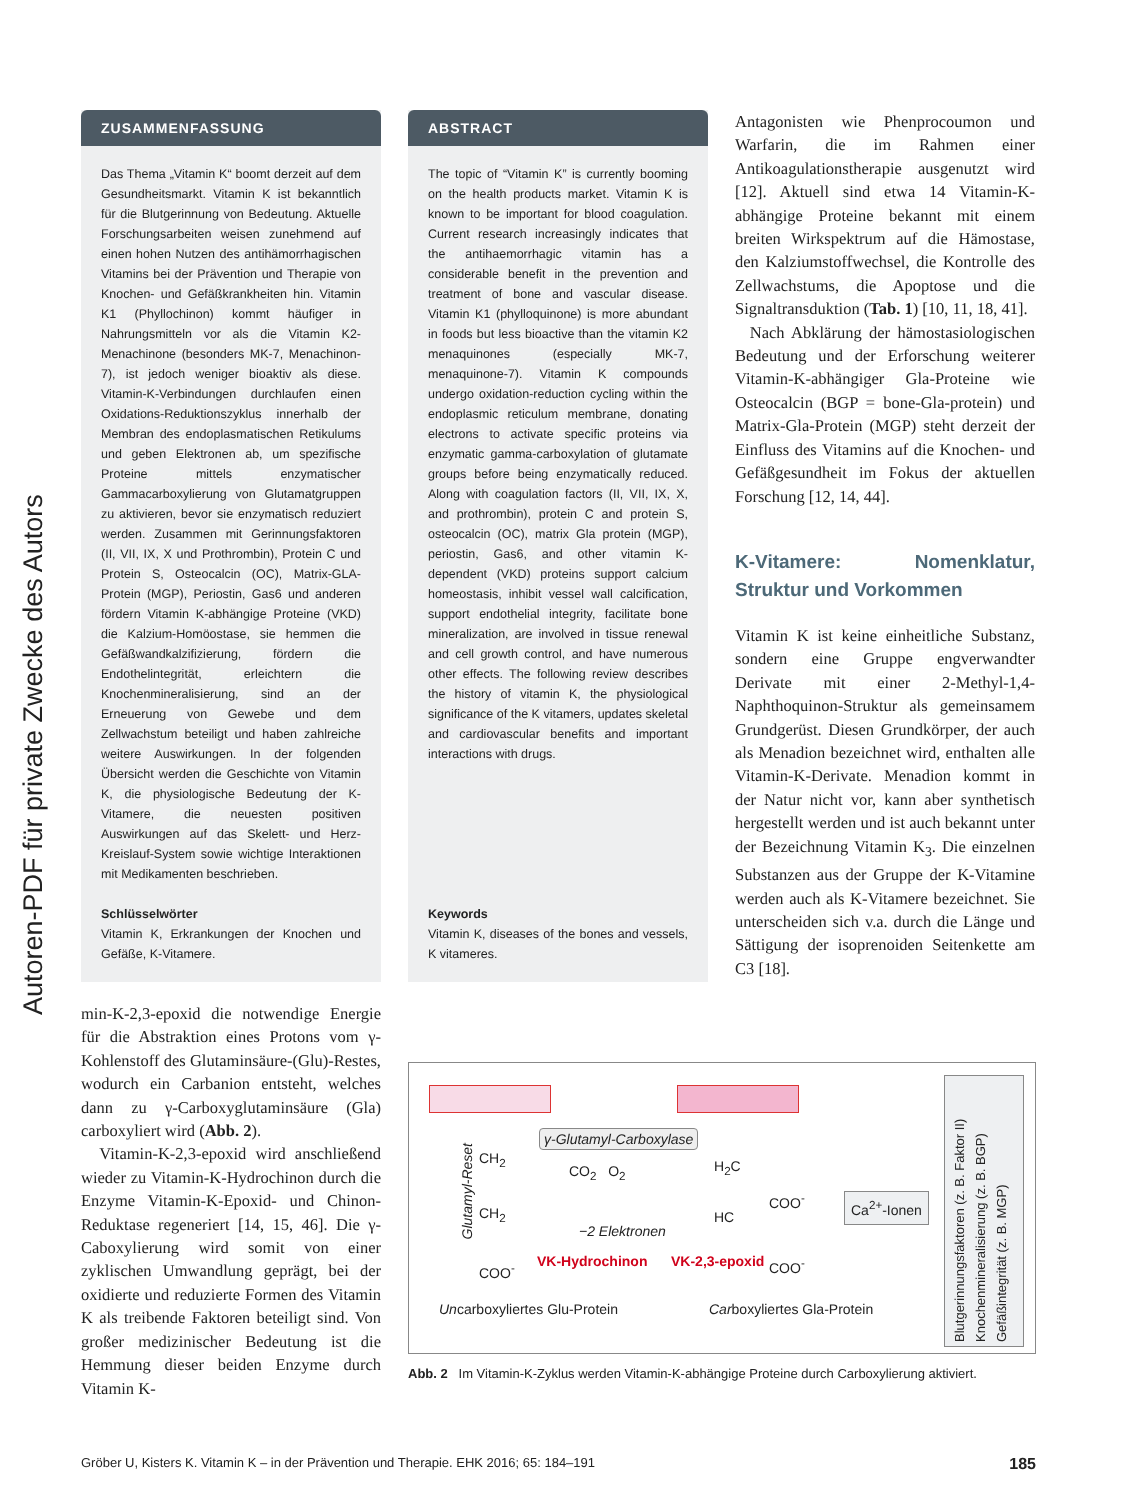Autoren-PDF für private Zwecke des Autors
ZUSAMMENFASSUNG
Das Thema „Vitamin K“ boomt derzeit auf dem Gesundheitsmarkt. Vitamin K ist bekanntlich für die Blutgerinnung von Bedeutung. Aktuelle Forschungsarbeiten weisen zunehmend auf einen hohen Nutzen des antihämorrhagischen Vitamins bei der Prävention und Therapie von Knochen- und Gefäßkrankheiten hin. Vitamin K1 (Phyllochinon) kommt häufiger in Nahrungsmitteln vor als die Vitamin K2-Menachinone (besonders MK-7, Menachinon-7), ist jedoch weniger bioaktiv als diese. Vitamin-K-Verbindungen durchlaufen einen Oxidations-Reduktionszyklus innerhalb der Membran des endoplasmatischen Retikulums und geben Elektronen ab, um spezifische Proteine mittels enzymatischer Gammacarboxylierung von Glutamatgruppen zu aktivieren, bevor sie enzymatisch reduziert werden. Zusammen mit Gerinnungsfaktoren (II, VII, IX, X und Prothrombin), Protein C und Protein S, Osteocalcin (OC), Matrix-GLA-Protein (MGP), Periostin, Gas6 und anderen fördern Vitamin K-abhängige Proteine (VKD) die Kalzium-Homöostase, sie hemmen die Gefäßwandkalzifizierung, fördern die Endothelintegrität, erleichtern die Knochenmineralisierung, sind an der Erneuerung von Gewebe und dem Zellwachstum beteiligt und haben zahlreiche weitere Auswirkungen. In der folgenden Übersicht werden die Geschichte von Vitamin K, die physiologische Bedeutung der K-Vitamere, die neuesten positiven Auswirkungen auf das Skelett- und Herz-Kreislauf-System sowie wichtige Interaktionen mit Medikamenten beschrieben.
Schlüsselwörter
Vitamin K, Erkrankungen der Knochen und Gefäße, K-Vitamere.
ABSTRACT
The topic of “Vitamin K” is currently booming on the health products market. Vitamin K is known to be important for blood coagulation. Current research increasingly indicates that the antihaemorrhagic vitamin has a considerable benefit in the prevention and treatment of bone and vascular disease. Vitamin K1 (phylloquinone) is more abundant in foods but less bioactive than the vitamin K2 menaquinones (especially MK-7, menaquinone-7). Vitamin K compounds undergo oxidation-reduction cycling within the endoplasmic reticulum membrane, donating electrons to activate specific proteins via enzymatic gamma-carboxylation of glutamate groups before being enzymatically reduced. Along with coagulation factors (II, VII, IX, X, and prothrombin), protein C and protein S, osteocalcin (OC), matrix Gla protein (MGP), periostin, Gas6, and other vitamin K-dependent (VKD) proteins support calcium homeostasis, inhibit vessel wall calcification, support endothelial integrity, facilitate bone mineralization, are involved in tissue renewal and cell growth control, and have numerous other effects. The following review describes the history of vitamin K, the physiological significance of the K vitamers, updates skeletal and cardiovascular benefits and important interactions with drugs.
Keywords
Vitamin K, diseases of the bones and vessels, K vitameres.
Antagonisten wie Phenprocoumon und Warfarin, die im Rahmen einer Antikoagulationstherapie ausgenutzt wird [12]. Aktuell sind etwa 14 Vitamin-K-abhängige Proteine bekannt mit einem breiten Wirkspektrum auf die Hämostase, den Kalziumstoffwechsel, die Kontrolle des Zellwachstums, die Apoptose und die Signaltransduktion (Tab. 1) [10, 11, 18, 41].
Nach Abklärung der hämostasiologischen Bedeutung und der Erforschung weiterer Vitamin-K-abhängiger Gla-Proteine wie Osteocalcin (BGP = bone-Gla-protein) und Matrix-Gla-Protein (MGP) steht derzeit der Einfluss des Vitamins auf die Knochen- und Gefäßgesundheit im Fokus der aktuellen Forschung [12, 14, 44].
K-Vitamere: Nomenklatur, Struktur und Vorkommen
Vitamin K ist keine einheitliche Substanz, sondern eine Gruppe engverwandter Derivate mit einer 2-Methyl-1,4-Naphthoquinon-Struktur als gemeinsamem Grundgerüst. Diesen Grundkörper, der auch als Menadion bezeichnet wird, enthalten alle Vitamin-K-Derivate. Menadion kommt in der Natur nicht vor, kann aber synthetisch hergestellt werden und ist auch bekannt unter der Bezeichnung Vitamin K<sub>3</sub>. Die einzelnen Substanzen aus der Gruppe der K-Vitamine werden auch als K-Vitamere bezeichnet. Sie unterscheiden sich v.a. durch die Länge und Sättigung der isoprenoiden Seitenkette am C3 [18].
min-K-2,3-epoxid die notwendige Energie für die Abstraktion eines Protons vom γ-Kohlenstoff des Glutaminsäure-(Glu)-Restes, wodurch ein Carbanion entsteht, welches dann zu γ-Carboxyglutaminsäure (Gla) carboxyliert wird (Abb. 2).
Vitamin-K-2,3-epoxid wird anschließend wieder zu Vitamin-K-Hydrochinon durch die Enzyme Vitamin-K-Epoxid- und Chinon-Reduktase regeneriert [14, 15, 46]. Die γ-Caboxylierung wird somit von einer zyklischen Umwandlung geprägt, bei der oxidierte und reduzierte Formen des Vitamin K als treibende Faktoren beteiligt sind. Von großer medizinischer Bedeutung ist die Hemmung dieser beiden Enzyme durch Vitamin K-
Glutamyl-Reset
CH<sub>2</sub>
CH<sub>2</sub>
COO<sup>-</sup>
γ-Glutamyl-Carboxylase
CO<sub>2</sub> O<sub>2</sub>
−2 Elektronen
VK-Hydrochinon VK-2,3-epoxid
H<sub>2</sub>C
HC
COO<sup>-</sup>
COO<sup>-</sup>
Ca<sup>2+</sup>-Ionen
Uncarboxyliertes Glu-Protein Carboxyliertes Gla-Protein
Blutgerinnungsfaktoren (z. B. Faktor II) Knochenmineralisierung (z. B. BGP) Gefäßintegrität (z. B. MGP)
Abb. 2 Im Vitamin-K-Zyklus werden Vitamin-K-abhängige Proteine durch Carboxylierung aktiviert.
Gröber U, Kisters K. Vitamin K – in der Prävention und Therapie. EHK 2016; 65: 184–191 185